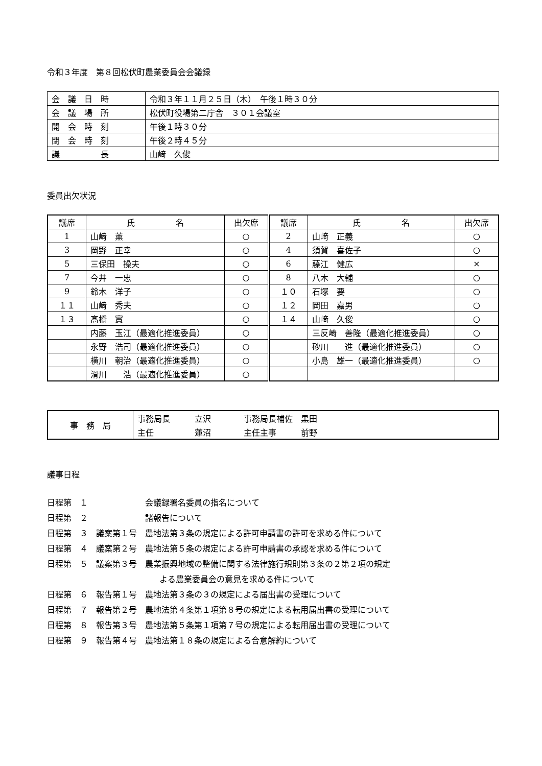令和３年度　第８回松伏町農業委員会会議録
| 会 議 日 時 | 令和３年１１月２５日（木） 午後１時３０分 |
| 会 議 場 所 | 松伏町役場第二庁舎 ３０１会議室 |
| 開 会 時 刻 | 午後１時３０分 |
| 閉 会 時 刻 | 午後２時４５分 |
| 議 長 | 山﨑 久俊 |
委員出欠状況
| 議席 | 氏 名 | 出欠席 | 議席 | 氏 名 | 出欠席 |
| --- | --- | --- | --- | --- | --- |
| 1 | 山﨑 薫 | ○ | 2 | 山﨑 正義 | ○ |
| 3 | 岡野 正幸 | ○ | 4 | 須賀 喜佐子 | ○ |
| 5 | 三保田 操夫 | ○ | 6 | 藤江 健広 | × |
| 7 | 今井 一忠 | ○ | 8 | 八木 大輔 | ○ |
| 9 | 鈴木 洋子 | ○ | １０ | 石塚 要 | ○ |
| １１ | 山﨑 秀夫 | ○ | １２ | 岡田 嘉男 | ○ |
| １３ | 髙橋 實 | ○ | １４ | 山﨑 久俊 | ○ |
| | 内藤 玉江（最適化推進委員） | ○ | | 三反崎 善隆（最適化推進委員） | ○ |
| | 永野 浩司（最適化推進委員） | ○ | | 砂川 進（最適化推進委員） | ○ |
| | 横川 朝治（最適化推進委員） | ○ | | 小島 雄一（最適化推進委員） | ○ |
| | 滑川 浩（最適化推進委員） | ○ | | | |
| 事 務 局 | 事務局長 立沢 事務局長補佐 黒田 |
| | 主任 蓮沼 主任主事 前野 |
議事日程
日程第　１　　　　　　　会議録署名委員の指名について
日程第　２　　　　　　　諸報告について
日程第　３　議案第１号　農地法第３条の規定による許可申請書の許可を求める件について
日程第　４　議案第２号　農地法第５条の規定による許可申請書の承認を求める件について
日程第　５　議案第３号　農業振興地域の整備に関する法律施行規則第３条の２第２項の規定
よる農業委員会の意見を求める件について
日程第　６　報告第１号　農地法第３条の３の規定による届出書の受理について
日程第　７　報告第２号　農地法第４条第１項第８号の規定による転用届出書の受理について
日程第　８　報告第３号　農地法第５条第１項第７号の規定による転用届出書の受理について
日程第　９　報告第４号　農地法第１８条の規定による合意解約について